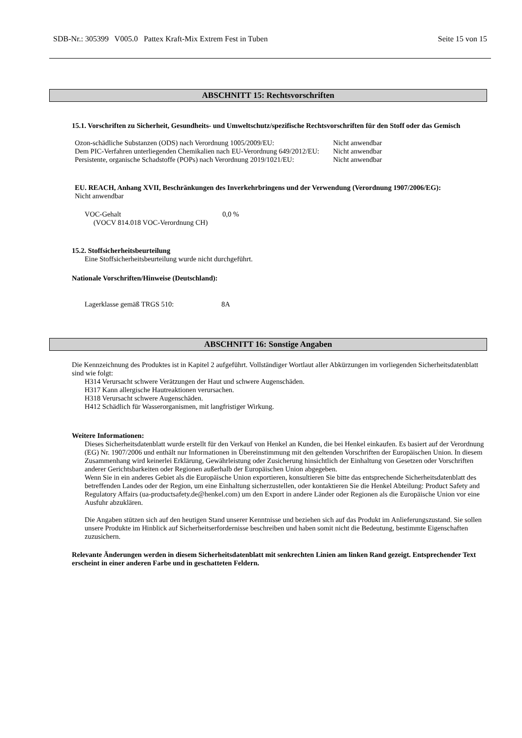SDB-Nr.: 305399 V005.0 Pattex Kraft-Mix Extrem Fest in Tuben Seite 15 von 15
ABSCHNITT 15: Rechtsvorschriften
15.1. Vorschriften zu Sicherheit, Gesundheits- und Umweltschutz/spezifische Rechtsvorschriften für den Stoff oder das Gemisch
| Ozon-schädliche Substanzen (ODS) nach Verordnung 1005/2009/EU: | Nicht anwendbar |
| Dem PIC-Verfahren unterliegenden Chemikalien nach EU-Verordnung 649/2012/EU: | Nicht anwendbar |
| Persistente, organische Schadstoffe (POPs) nach Verordnung 2019/1021/EU: | Nicht anwendbar |
EU. REACH, Anhang XVII, Beschränkungen des Inverkehrbringens und der Verwendung (Verordnung 1907/2006/EG):
Nicht anwendbar
| VOC-Gehalt (VOCV 814.018 VOC-Verordnung CH) | 0,0 % |
15.2. Stoffsicherheitsbeurteilung
Eine Stoffsicherheitsbeurteilung wurde nicht durchgeführt.
Nationale Vorschriften/Hinweise (Deutschland):
| Lagerklasse gemäß TRGS 510: | 8A |
ABSCHNITT 16: Sonstige Angaben
Die Kennzeichnung des Produktes ist in Kapitel 2 aufgeführt. Vollständiger Wortlaut aller Abkürzungen im vorliegenden Sicherheitsdatenblatt sind wie folgt:
H314 Verursacht schwere Verätzungen der Haut und schwere Augenschäden.
H317 Kann allergische Hautreaktionen verursachen.
H318 Verursacht schwere Augenschäden.
H412 Schädlich für Wasserorganismen, mit langfristiger Wirkung.
Weitere Informationen:
Dieses Sicherheitsdatenblatt wurde erstellt für den Verkauf von Henkel an Kunden, die bei Henkel einkaufen. Es basiert auf der Verordnung (EG) Nr. 1907/2006 und enthält nur Informationen in Übereinstimmung mit den geltenden Vorschriften der Europäischen Union. In diesem Zusammenhang wird keinerlei Erklärung, Gewährleistung oder Zusicherung hinsichtlich der Einhaltung von Gesetzen oder Vorschriften anderer Gerichtsbarkeiten oder Regionen außerhalb der Europäischen Union abgegeben.
Wenn Sie in ein anderes Gebiet als die Europäische Union exportieren, konsultieren Sie bitte das entsprechende Sicherheitsdatenblatt des betreffenden Landes oder der Region, um eine Einhaltung sicherzustellen, oder kontaktieren Sie die Henkel Abteilung: Product Safety and Regulatory Affairs (ua-productsafety.de@henkel.com) um den Export in andere Länder oder Regionen als die Europäische Union vor eine Ausfuhr abzuklären.
Die Angaben stützen sich auf den heutigen Stand unserer Kenntnisse und beziehen sich auf das Produkt im Anlieferungszustand. Sie sollen unsere Produkte im Hinblick auf Sicherheitserfordernisse beschreiben und haben somit nicht die Bedeutung, bestimmte Eigenschaften zuzusichern.
Relevante Änderungen werden in diesem Sicherheitsdatenblatt mit senkrechten Linien am linken Rand gezeigt. Entsprechender Text erscheint in einer anderen Farbe und in geschatteten Feldern.